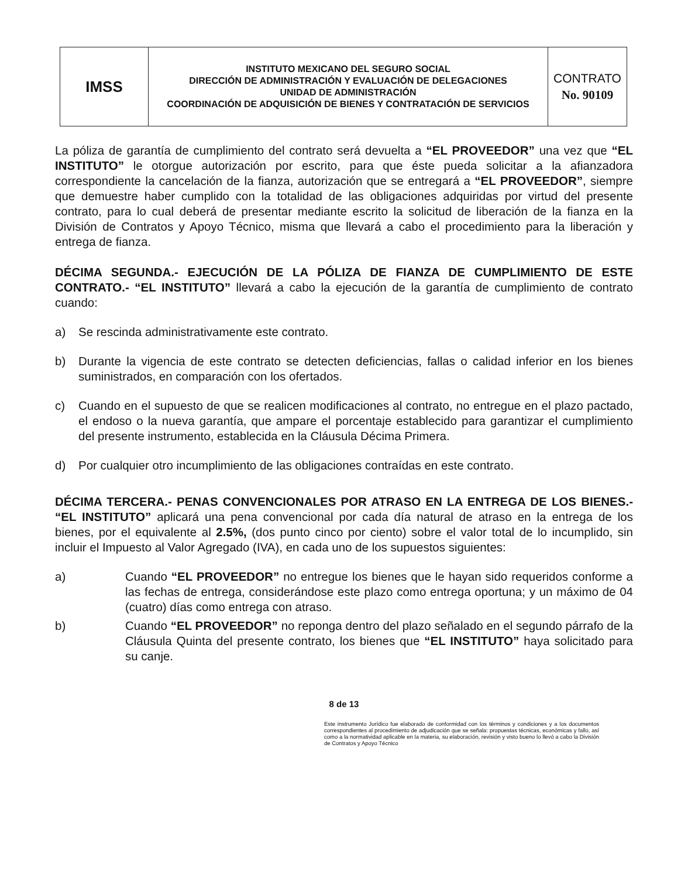| IMSS | INSTITUTO MEXICANO DEL SEGURO SOCIAL DIRECCIÓN DE ADMINISTRACIÓN Y EVALUACIÓN DE DELEGACIONES UNIDAD DE ADMINISTRACIÓN COORDINACIÓN DE ADQUISICIÓN DE BIENES Y CONTRATACIÓN DE SERVICIOS | CONTRATO No. 90109 |
La póliza de garantía de cumplimiento del contrato será devuelta a “EL PROVEEDOR” una vez que “EL INSTITUTO” le otorgue autorización por escrito, para que éste pueda solicitar a la afianzadora correspondiente la cancelación de la fianza, autorización que se entregará a “EL PROVEEDOR”, siempre que demuestre haber cumplido con la totalidad de las obligaciones adquiridas por virtud del presente contrato, para lo cual deberá de presentar mediante escrito la solicitud de liberación de la fianza en la División de Contratos y Apoyo Técnico, misma que llevará a cabo el procedimiento para la liberación y entrega de fianza.
DÉCIMA SEGUNDA.- EJECUCIÓN DE LA PÓLIZA DE FIANZA DE CUMPLIMIENTO DE ESTE CONTRATO.- “EL INSTITUTO” llevará a cabo la ejecución de la garantía de cumplimiento de contrato cuando:
a) Se rescinda administrativamente este contrato.
b) Durante la vigencia de este contrato se detecten deficiencias, fallas o calidad inferior en los bienes suministrados, en comparación con los ofertados.
c) Cuando en el supuesto de que se realicen modificaciones al contrato, no entregue en el plazo pactado, el endoso o la nueva garantía, que ampare el porcentaje establecido para garantizar el cumplimiento del presente instrumento, establecida en la Cláusula Décima Primera.
d) Por cualquier otro incumplimiento de las obligaciones contraídas en este contrato.
DÉCIMA TERCERA.- PENAS CONVENCIONALES POR ATRASO EN LA ENTREGA DE LOS BIENES.- “EL INSTITUTO” aplicará una pena convencional por cada día natural de atraso en la entrega de los bienes, por el equivalente al 2.5%, (dos punto cinco por ciento) sobre el valor total de lo incumplido, sin incluir el Impuesto al Valor Agregado (IVA), en cada uno de los supuestos siguientes:
a) Cuando “EL PROVEEDOR” no entregue los bienes que le hayan sido requeridos conforme a las fechas de entrega, considerándose este plazo como entrega oportuna; y un máximo de 04 (cuatro) días como entrega con atraso.
b) Cuando “EL PROVEEDOR” no reponga dentro del plazo señalado en el segundo párrafo de la Cláusula Quinta del presente contrato, los bienes que “EL INSTITUTO” haya solicitado para su canje.
8 de 13
Este instrumento Jurídico fue elaborado de conformidad con los términos y condiciones y a los documentos correspondientes al procedimiento de adjudicación que se señala: propuestas técnicas, económicas y fallo, así como a la normatividad aplicable en la materia, su elaboración, revisión y visto bueno lo llevó a cabo la División de Contratos y Apoyo Técnico